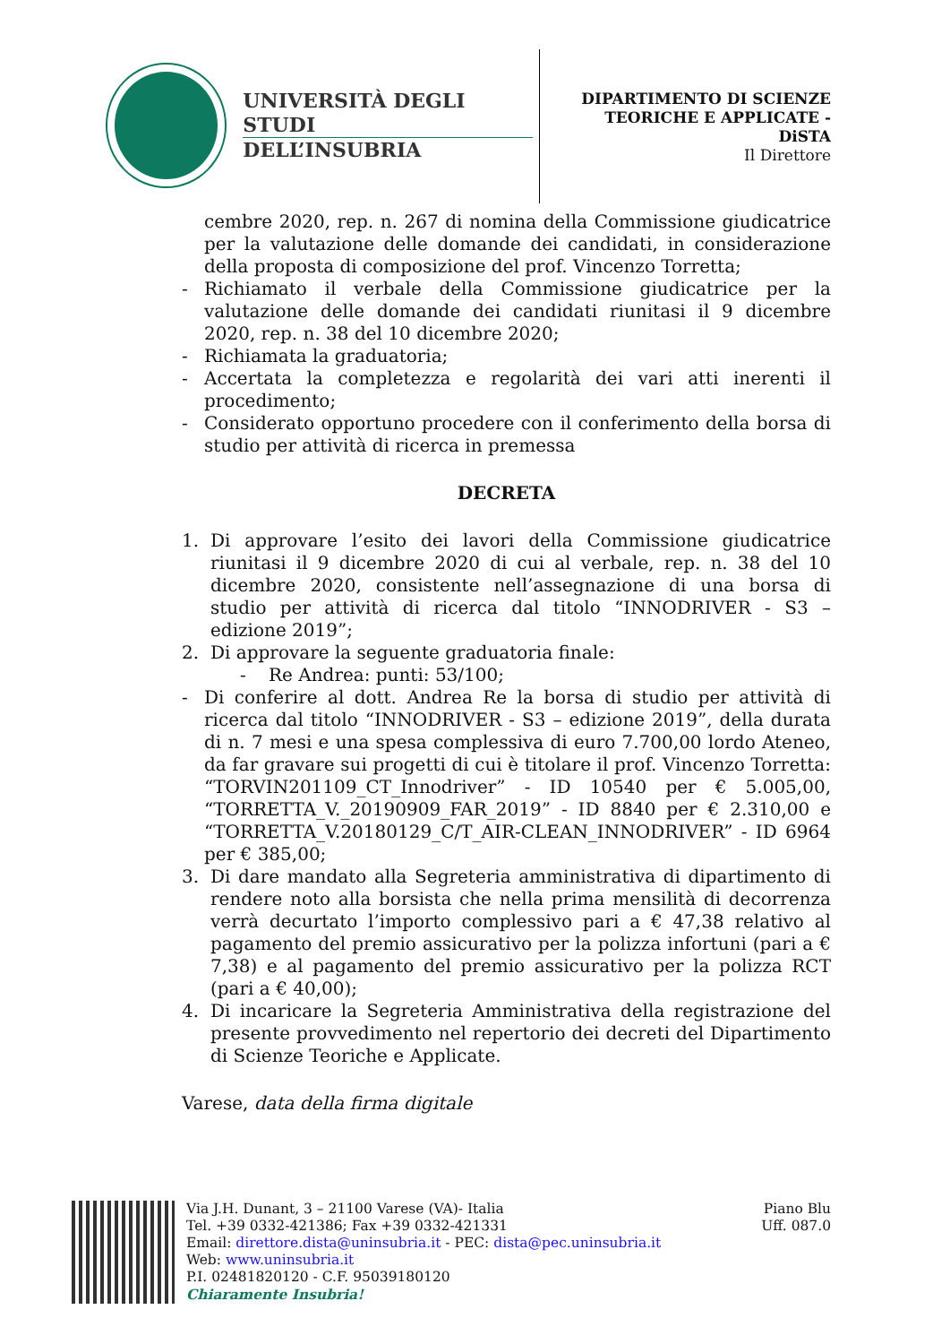UNIVERSITÀ DEGLI STUDI
DELL’INSUBRIA
DIPARTIMENTO DI SCIENZE
TEORICHE E APPLICATE -
DiSTA
Il Direttore
cembre 2020, rep. n. 267 di nomina della Commissione giudicatrice per la valutazione delle domande dei candidati, in considerazione della proposta di composizione del prof. Vincenzo Torretta;
- Richiamato il verbale della Commissione giudicatrice per la valutazione delle domande dei candidati riunitasi il 9 dicembre 2020, rep. n. 38 del 10 dicembre 2020;
- Richiamata la graduatoria;
- Accertata la completezza e regolarità dei vari atti inerenti il procedimento;
- Considerato opportuno procedere con il conferimento della borsa di studio per attività di ricerca in premessa
DECRETA
1. Di approvare l’esito dei lavori della Commissione giudicatrice riunitasi il 9 dicembre 2020 di cui al verbale, rep. n. 38 del 10 dicembre 2020, consistente nell’assegnazione di una borsa di studio per attività di ricerca dal titolo “INNODRIVER - S3 – edizione 2019”;
2. Di approvare la seguente graduatoria finale:
- Re Andrea: punti: 53/100;
- Di conferire al dott. Andrea Re la borsa di studio per attività di ricerca dal titolo “INNODRIVER - S3 – edizione 2019”, della durata di n. 7 mesi e una spesa complessiva di euro 7.700,00 lordo Ateneo, da far gravare sui progetti di cui è titolare il prof. Vincenzo Torretta: “TORVIN201109_CT_Innodriver” - ID 10540 per € 5.005,00, “TORRETTA_V._20190909_FAR_2019” - ID 8840 per € 2.310,00 e “TORRETTA_V.20180129_C/T_AIR-CLEAN_INNODRIVER” - ID 6964 per € 385,00;
3. Di dare mandato alla Segreteria amministrativa di dipartimento di rendere noto alla borsista che nella prima mensilità di decorrenza verrà decurtato l’importo complessivo pari a € 47,38 relativo al pagamento del premio assicurativo per la polizza infortuni (pari a € 7,38) e al pagamento del premio assicurativo per la polizza RCT (pari a € 40,00);
4. Di incaricare la Segreteria Amministrativa della registrazione del presente provvedimento nel repertorio dei decreti del Dipartimento di Scienze Teoriche e Applicate.
Varese, data della firma digitale
Via J.H. Dunant, 3 – 21100 Varese (VA)- Italia
Tel. +39 0332-421386; Fax +39 0332-421331
Email: direttore.dista@uninsubria.it - PEC: dista@pec.uninsubria.it
Web: www.uninsubria.it
P.I. 02481820120 - C.F. 95039180120
Chiaramente Insubria!
Piano Blu
Uff. 087.0